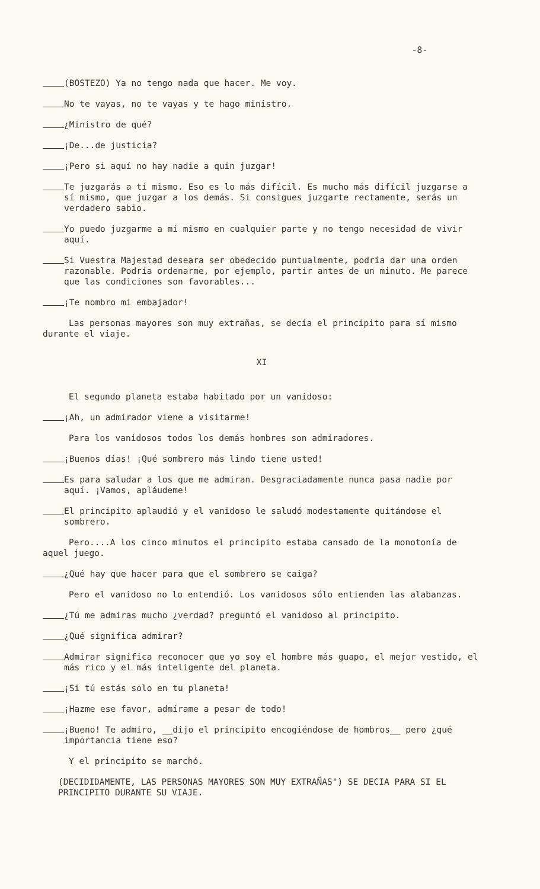-8-
(BOSTEZO) Ya no tengo nada que hacer. Me voy.
No te vayas, no te vayas y te hago ministro.
¿Ministro de qué?
¡De...de justicia?
¡Pero si aquí no hay nadie a quin juzgar!
Te juzgarás a tí mismo. Eso es lo más difícil. Es mucho más difícil juzgarse a sí mismo, que juzgar a los demás. Si consigues juzgarte rectamente, serás un verdadero sabio.
Yo puedo juzgarme a mí mismo en cualquier parte y no tengo necesidad de vivir aquí.
Si Vuestra Majestad deseara ser obedecido puntualmente, podría dar una orden razonable. Podría ordenarme, por ejemplo, partir antes de un minuto. Me parece que las condiciones son favorables...
¡Te nombro mi embajador!
Las personas mayores son muy extrañas, se decía el principito para sí mismo durante el viaje.
XI
El segundo planeta estaba habitado por un vanidoso:
¡Ah, un admirador viene a visitarme!
Para los vanidosos todos los demás hombres son admiradores.
¡Buenos días! ¡Qué sombrero más lindo tiene usted!
Es para saludar a los que me admiran. Desgraciadamente nunca pasa nadie por aquí. ¡Vamos, apláudeme!
El principito aplaudió y el vanidoso le saludó modestamente quitándose el sombrero.
Pero....A los cinco minutos el principito estaba cansado de la monotonía de aquel juego.
¿Qué hay que hacer para que el sombrero se caiga?
Pero el vanidoso no lo entendió. Los vanidosos sólo entienden las alabanzas.
¿Tú me admiras mucho ¿verdad? preguntó el vanidoso al principito.
¿Qué significa admirar?
Admirar significa reconocer que yo soy el hombre más guapo, el mejor vestido, el más rico y el más inteligente del planeta.
¡Si tú estás solo en tu planeta!
¡Hazme ese favor, admírame a pesar de todo!
¡Bueno! Te admiro, __dijo el principito encogiéndose de hombros__ pero ¿qué importancia tiene eso?
Y el principito se marchó.
(DECIDIDAMENTE, LAS PERSONAS MAYORES SON MUY EXTRAÑAS") SE DECIA PARA SI EL PRINCIPITO DURANTE SU VIAJE.